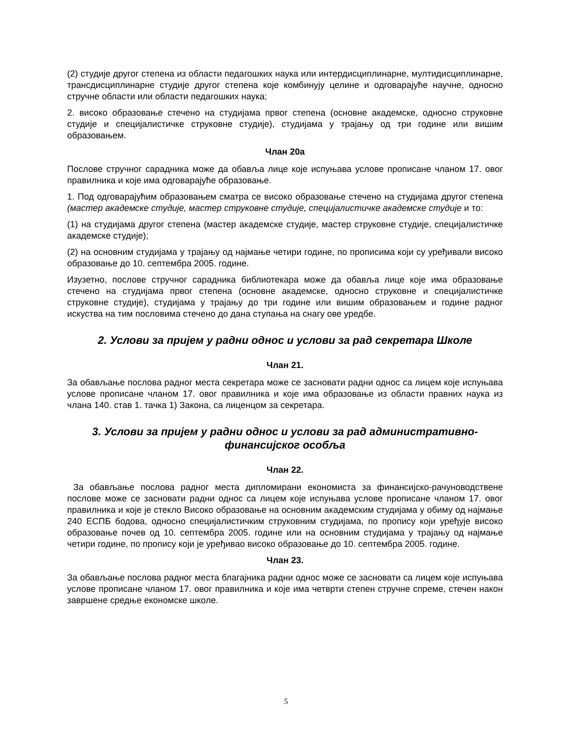(2) студије другог степена из области педагошких наука или интердисциплинарне, мултидисциплинарне, трансдисциплинарне студије другог степена које комбинују целине и одговарајуће научне, односно стручне области или области педагошких наука;
2. високо образовање стечено на студијама првог степена (основне академске, односно струковне студије и специјалистичке струковне студије), студијама у трајању од три године или вишим образовањем.
Члан 20а
Послове стручног сарадника може да обавља лице које испуњава услове прописане чланом 17. овог правилника и које има одговарајуће образовање.
1. Под одговарајућим образовањем сматра се високо образовање стечено на студијама другог степена (мастер академске студије, мастер струковне студије, специјалистичке академске студије и то:
(1) на студијама другог степена (мастер академске студије, мастер струковне студије, специјалистичке академске студије);
(2) на основним студијама у трајању од најмање четири године, по прописима који су уређивали високо образовање до 10. септембра 2005. године.
Изузетно, послове стручног сарадника библиотекара може да обавља лице које има образовање стечено на студијама првог степена (основне академске, односно струковне и специјалистичке струковне студије), студијама у трајању до три године или вишим образовањем и године радног искуства на тим пословима стечено до дана ступања на снагу ове уредбе.
2. Услови за пријем у радни однос и услови за рад секретара Школе
Члан 21.
За обављање послова радног места секретара може се засновати радни однос са лицем које испуњава услове прописане чланом 17. овог правилника и које има образовање из области правних наука из члана 140. став 1. тачка 1) Закона, са лиценцом за секретара.
3. Услови за пријем у радни однос и услови за рад административно-финансијског особља
Члан 22.
За обављање послова радног места дипломирани економиста за финансијско-рачуноводствене послове може се засновати радни однос са лицем које испуњава услове прописане чланом 17. овог правилника и које је стекло Високо образовање на основним академским студијама у обиму од најмање 240 ЕСПБ бодова, односно специјалистичким струковним студијама, по пропису који уређује високо образовање почев од 10. септембра 2005. године или на основним студијама у трајању од најмање четири године, по пропису који је уређивао високо образовање до 10. септембра 2005. године.
Члан 23.
За обављање послова радног места благајника радни однос може се засновати са лицем које испуњава услове прописане чланом 17. овог правилника и које има четврти степен стручне спреме, стечен након завршене средње економске школе.
5